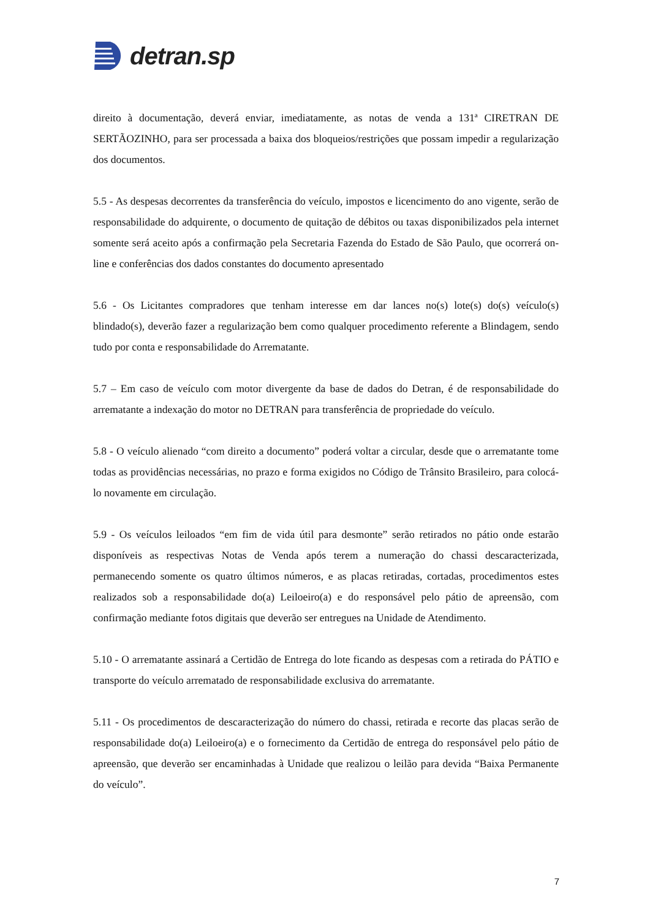detran.sp
direito à documentação, deverá enviar, imediatamente, as notas de venda a 131ª CIRETRAN DE SERTÃOZINHO, para ser processada a baixa dos bloqueios/restrições que possam impedir a regularização dos documentos.
5.5 - As despesas decorrentes da transferência do veículo, impostos e licencimento do ano vigente, serão de responsabilidade do adquirente, o documento de quitação de débitos ou taxas disponibilizados pela internet somente será aceito após a confirmação pela Secretaria Fazenda do Estado de São Paulo, que ocorrerá on-line e conferências dos dados constantes do documento apresentado
5.6 - Os Licitantes compradores que tenham interesse em dar lances no(s) lote(s) do(s) veículo(s) blindado(s), deverão fazer a regularização bem como qualquer procedimento referente a Blindagem, sendo tudo por conta e responsabilidade do Arrematante.
5.7 – Em caso de veículo com motor divergente da base de dados do Detran, é de responsabilidade do arrematante a indexação do motor no DETRAN para transferência de propriedade do veículo.
5.8 - O veículo alienado “com direito a documento” poderá voltar a circular, desde que o arrematante tome todas as providências necessárias, no prazo e forma exigidos no Código de Trânsito Brasileiro, para colocá-lo novamente em circulação.
5.9 - Os veículos leiloados “em fim de vida útil para desmonte” serão retirados no pátio onde estarão disponíveis as respectivas Notas de Venda após terem a numeração do chassi descaracterizada, permanecendo somente os quatro últimos números, e as placas retiradas, cortadas, procedimentos estes realizados sob a responsabilidade do(a) Leiloeiro(a) e do responsável pelo pátio de apreensão, com confirmação mediante fotos digitais que deverão ser entregues na Unidade de Atendimento.
5.10 - O arrematante assinará a Certidão de Entrega do lote ficando as despesas com a retirada do PÁTIO e transporte do veículo arrematado de responsabilidade exclusiva do arrematante.
5.11 - Os procedimentos de descaracterização do número do chassi, retirada e recorte das placas serão de responsabilidade do(a) Leiloeiro(a) e o fornecimento da Certidão de entrega do responsável pelo pátio de apreensão, que deverão ser encaminhadas à Unidade que realizou o leilão para devida “Baixa Permanente do veículo”.
7